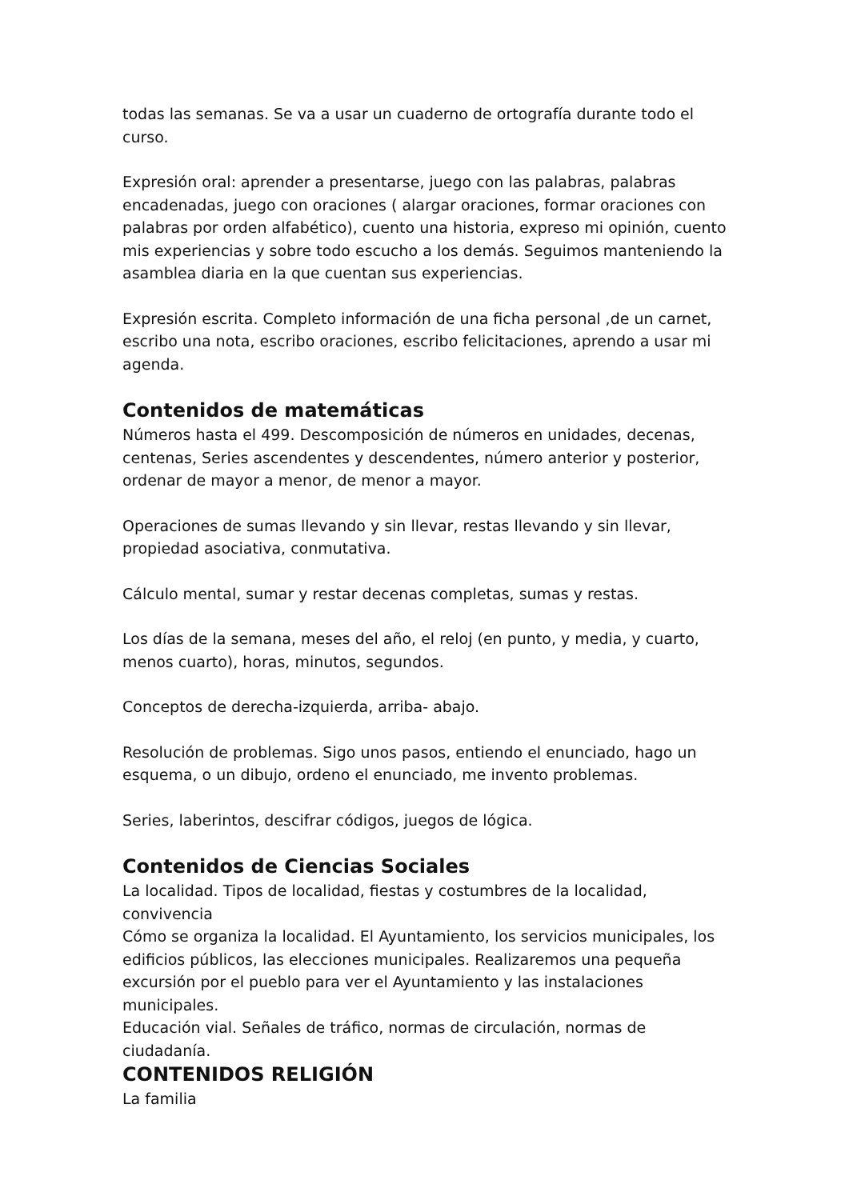todas las semanas. Se va a usar un cuaderno de ortografía durante todo el curso.
Expresión oral: aprender a presentarse, juego con las palabras, palabras encadenadas, juego con oraciones ( alargar oraciones, formar oraciones con palabras por orden alfabético), cuento una historia, expreso mi opinión, cuento mis experiencias y sobre todo escucho a los demás. Seguimos manteniendo la asamblea diaria en la que cuentan sus experiencias.
Expresión escrita. Completo información de una ficha personal ,de un carnet, escribo una nota, escribo oraciones, escribo felicitaciones, aprendo a usar mi agenda.
Contenidos de matemáticas
Números hasta el 499. Descomposición de números en unidades, decenas, centenas, Series ascendentes y descendentes, número anterior y posterior, ordenar de mayor a menor, de menor a mayor.
Operaciones de sumas llevando y sin llevar, restas llevando y sin llevar, propiedad asociativa, conmutativa.
Cálculo mental, sumar y restar decenas completas, sumas y restas.
Los días de la semana, meses del año, el reloj (en punto, y media, y cuarto, menos cuarto), horas, minutos, segundos.
Conceptos de derecha-izquierda, arriba- abajo.
Resolución de problemas. Sigo unos pasos, entiendo el enunciado, hago un esquema, o un dibujo, ordeno el enunciado, me invento problemas.
Series, laberintos, descifrar códigos, juegos de lógica.
Contenidos de Ciencias Sociales
La localidad. Tipos de localidad, fiestas y costumbres de la localidad, convivencia
Cómo se organiza la localidad. El Ayuntamiento, los servicios municipales, los edificios públicos, las elecciones municipales. Realizaremos una pequeña excursión por el pueblo para ver el Ayuntamiento y las instalaciones municipales.
Educación vial. Señales de tráfico, normas de circulación, normas de ciudadanía.
CONTENIDOS RELIGIÓN
La familia